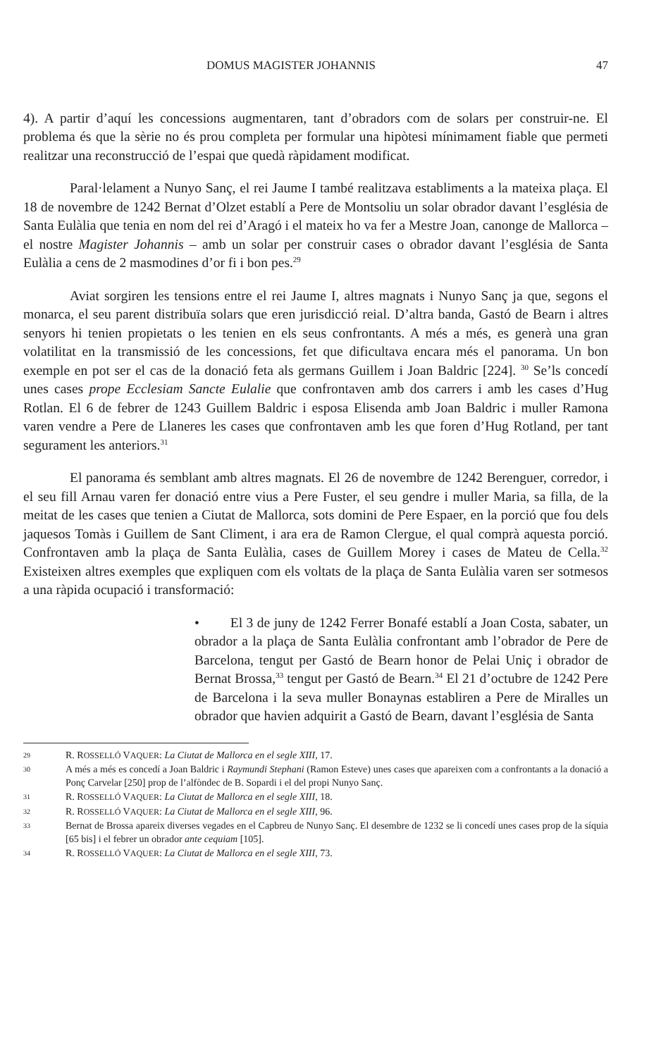DOMUS MAGISTER JOHANNIS 47
4). A partir d’aquí les concessions augmentaren, tant d’obradors com de solars per construir-ne. El problema és que la sèrie no és prou completa per formular una hipòtesi mínimament fiable que permeti realitzar una reconstrucció de l’espai que quedà ràpidament modificat.
Paral·lelament a Nunyo Sanç, el rei Jaume I també realitzava establiments a la mateixa plaça. El 18 de novembre de 1242 Bernat d’Olzet establí a Pere de Montsoliu un solar obrador davant l’església de Santa Eulàlia que tenia en nom del rei d’Aragó i el mateix ho va fer a Mestre Joan, canonge de Mallorca –el nostre Magister Johannis – amb un solar per construir cases o obrador davant l’església de Santa Eulàlia a cens de 2 masmodines d’or fi i bon pes.<sup>29</sup>
Aviat sorgiren les tensions entre el rei Jaume I, altres magnats i Nunyo Sanç ja que, segons el monarca, el seu parent distribuïa solars que eren jurisdicció reial. D’altra banda, Gastó de Bearn i altres senyors hi tenien propietats o les tenien en els seus confrontants. A més a més, es generà una gran volatilitat en la transmissió de les concessions, fet que dificultava encara més el panorama. Un bon exemple en pot ser el cas de la donació feta als germans Guillem i Joan Baldric [224]. <sup>30</sup> Se’ls concedí unes cases prope Ecclesiam Sancte Eulalie que confrontaven amb dos carrers i amb les cases d’Hug Rotlan. El 6 de febrer de 1243 Guillem Baldric i esposa Elisenda amb Joan Baldric i muller Ramona varen vendre a Pere de Llaneres les cases que confrontaven amb les que foren d’Hug Rotland, per tant segurament les anteriors.<sup>31</sup>
El panorama és semblant amb altres magnats. El 26 de novembre de 1242 Berenguer, corredor, i el seu fill Arnau varen fer donació entre vius a Pere Fuster, el seu gendre i muller Maria, sa filla, de la meitat de les cases que tenien a Ciutat de Mallorca, sots domini de Pere Espaer, en la porció que fou dels jaquesos Tomàs i Guillem de Sant Climent, i ara era de Ramon Clergue, el qual comprà aquesta porció. Confrontaven amb la plaça de Santa Eulàlia, cases de Guillem Morey i cases de Mateu de Cella.<sup>32</sup> Existeixen altres exemples que expliquen com els voltats de la plaça de Santa Eulàlia varen ser sotmesos a una ràpida ocupació i transformació:
• El 3 de juny de 1242 Ferrer Bonafé establí a Joan Costa, sabater, un obrador a la plaça de Santa Eulàlia confrontant amb l’obrador de Pere de Barcelona, tengut per Gastó de Bearn honor de Pelai Uniç i obrador de Bernat Brossa,<sup>33</sup> tengut per Gastó de Bearn.<sup>34</sup> El 21 d’octubre de 1242 Pere de Barcelona i la seva muller Bonaynas establiren a Pere de Miralles un obrador que havien adquirit a Gastó de Bearn, davant l’església de Santa
29 R. ROSSELLÓ VAQUER: La Ciutat de Mallorca en el segle XIII, 17.
30 A més a més es concedí a Joan Baldric i Raymundi Stephani (Ramon Esteve) unes cases que apareixen com a confrontants a la donació a Ponç Carvelar [250] prop de l’alfòndec de B. Sopardi i el del propi Nunyo Sanç.
31 R. ROSSELLÓ VAQUER: La Ciutat de Mallorca en el segle XIII, 18.
32 R. ROSSELLÓ VAQUER: La Ciutat de Mallorca en el segle XIII, 96.
33 Bernat de Brossa apareix diverses vegades en el Capbreu de Nunyo Sanç. El desembre de 1232 se li concedí unes cases prop de la síquia [65 bis] i el febrer un obrador ante cequiam [105].
34 R. ROSSELLÓ VAQUER: La Ciutat de Mallorca en el segle XIII, 73.